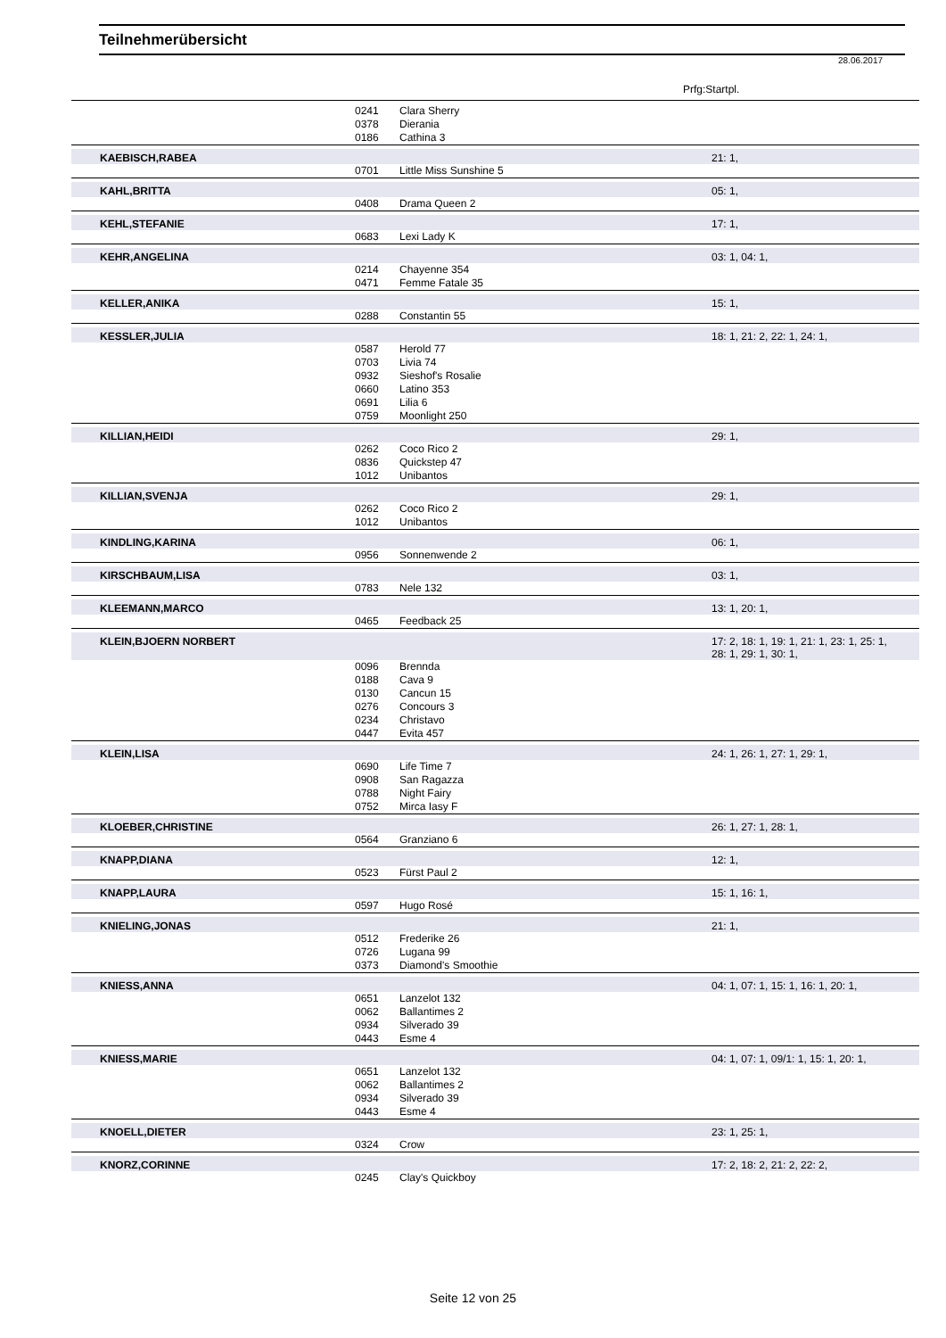Teilnehmerübersicht
28.06.2017
Prfg:Startpl.
| | 0241 | Clara Sherry | |
| | 0378 | Dierania | |
| | 0186 | Cathina 3 | |
| KAEBISCH,RABEA | | | 21: 1, |
| | 0701 | Little Miss Sunshine 5 | |
| KAHL,BRITTA | | | 05: 1, |
| | 0408 | Drama Queen 2 | |
| KEHL,STEFANIE | | | 17: 1, |
| | 0683 | Lexi Lady K | |
| KEHR,ANGELINA | | | 03: 1, 04: 1, |
| | 0214 | Chayenne 354 | |
| | 0471 | Femme Fatale 35 | |
| KELLER,ANIKA | | | 15: 1, |
| | 0288 | Constantin 55 | |
| KESSLER,JULIA | | | 18: 1, 21: 2, 22: 1, 24: 1, |
| | 0587 | Herold 77 | |
| | 0703 | Livia 74 | |
| | 0932 | Sieshof's Rosalie | |
| | 0660 | Latino 353 | |
| | 0691 | Lilia 6 | |
| | 0759 | Moonlight 250 | |
| KILLIAN,HEIDI | | | 29: 1, |
| | 0262 | Coco Rico 2 | |
| | 0836 | Quickstep 47 | |
| | 1012 | Unibantos | |
| KILLIAN,SVENJA | | | 29: 1, |
| | 0262 | Coco Rico 2 | |
| | 1012 | Unibantos | |
| KINDLING,KARINA | | | 06: 1, |
| | 0956 | Sonnenwende 2 | |
| KIRSCHBAUM,LISA | | | 03: 1, |
| | 0783 | Nele 132 | |
| KLEEMANN,MARCO | | | 13: 1, 20: 1, |
| | 0465 | Feedback 25 | |
| KLEIN,BJOERN NORBERT | | | 17: 2, 18: 1, 19: 1, 21: 1, 23: 1, 25: 1, 28: 1, 29: 1, 30: 1, |
| | 0096 | Brennda | |
| | 0188 | Cava 9 | |
| | 0130 | Cancun 15 | |
| | 0276 | Concours 3 | |
| | 0234 | Christavo | |
| | 0447 | Evita 457 | |
| KLEIN,LISA | | | 24: 1, 26: 1, 27: 1, 29: 1, |
| | 0690 | Life Time 7 | |
| | 0908 | San Ragazza | |
| | 0788 | Night Fairy | |
| | 0752 | Mirca Iasy F | |
| KLOEBER,CHRISTINE | | | 26: 1, 27: 1, 28: 1, |
| | 0564 | Granziano 6 | |
| KNAPP,DIANA | | | 12: 1, |
| | 0523 | Fürst Paul 2 | |
| KNAPP,LAURA | | | 15: 1, 16: 1, |
| | 0597 | Hugo Rosé | |
| KNIELING,JONAS | | | 21: 1, |
| | 0512 | Frederike 26 | |
| | 0726 | Lugana 99 | |
| | 0373 | Diamond's Smoothie | |
| KNIESS,ANNA | | | 04: 1, 07: 1, 15: 1, 16: 1, 20: 1, |
| | 0651 | Lanzelot 132 | |
| | 0062 | Ballantimes 2 | |
| | 0934 | Silverado 39 | |
| | 0443 | Esme 4 | |
| KNIESS,MARIE | | | 04: 1, 07: 1, 09/1: 1, 15: 1, 20: 1, |
| | 0651 | Lanzelot 132 | |
| | 0062 | Ballantimes 2 | |
| | 0934 | Silverado 39 | |
| | 0443 | Esme 4 | |
| KNOELL,DIETER | | | 23: 1, 25: 1, |
| | 0324 | Crow | |
| KNORZ,CORINNE | | | 17: 2, 18: 2, 21: 2, 22: 2, |
| | 0245 | Clay's Quickboy | |
Seite 12 von 25